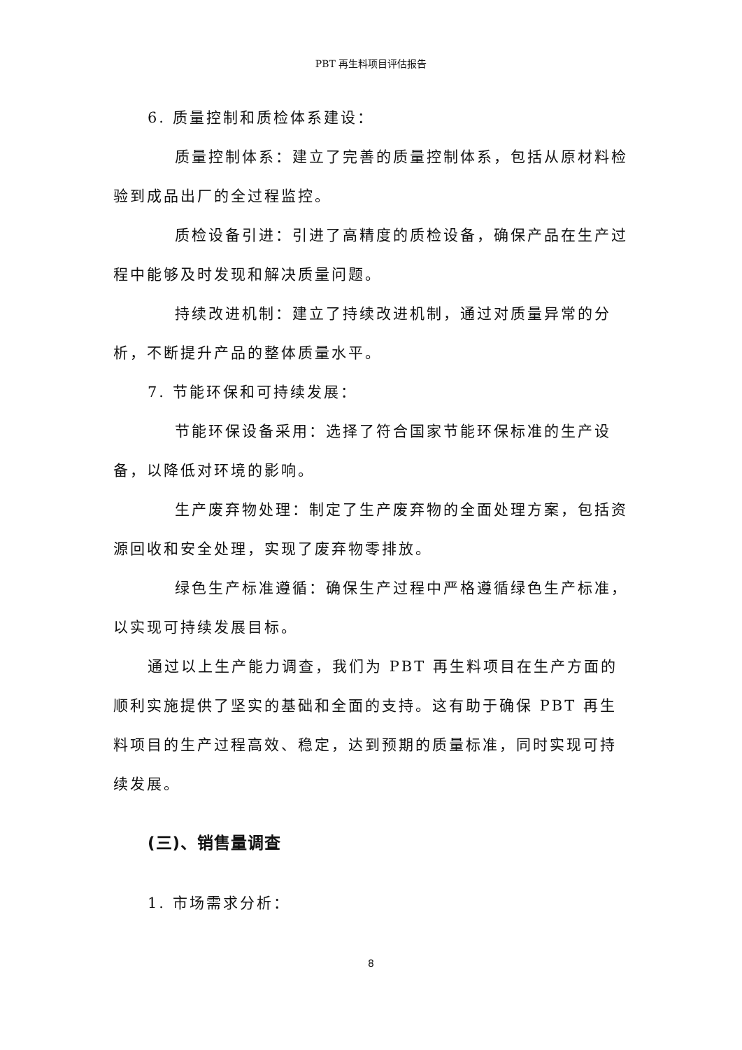PBT 再生料项目评估报告
6. 质量控制和质检体系建设：
质量控制体系：建立了完善的质量控制体系，包括从原材料检验到成品出厂的全过程监控。
质检设备引进：引进了高精度的质检设备，确保产品在生产过程中能够及时发现和解决质量问题。
持续改进机制：建立了持续改进机制，通过对质量异常的分析，不断提升产品的整体质量水平。
7. 节能环保和可持续发展：
节能环保设备采用：选择了符合国家节能环保标准的生产设备，以降低对环境的影响。
生产废弃物处理：制定了生产废弃物的全面处理方案，包括资源回收和安全处理，实现了废弃物零排放。
绿色生产标准遵循：确保生产过程中严格遵循绿色生产标准，以实现可持续发展目标。
通过以上生产能力调查，我们为 PBT 再生料项目在生产方面的顺利实施提供了坚实的基础和全面的支持。这有助于确保 PBT 再生料项目的生产过程高效、稳定，达到预期的质量标准，同时实现可持续发展。
(三)、销售量调查
1. 市场需求分析：
8